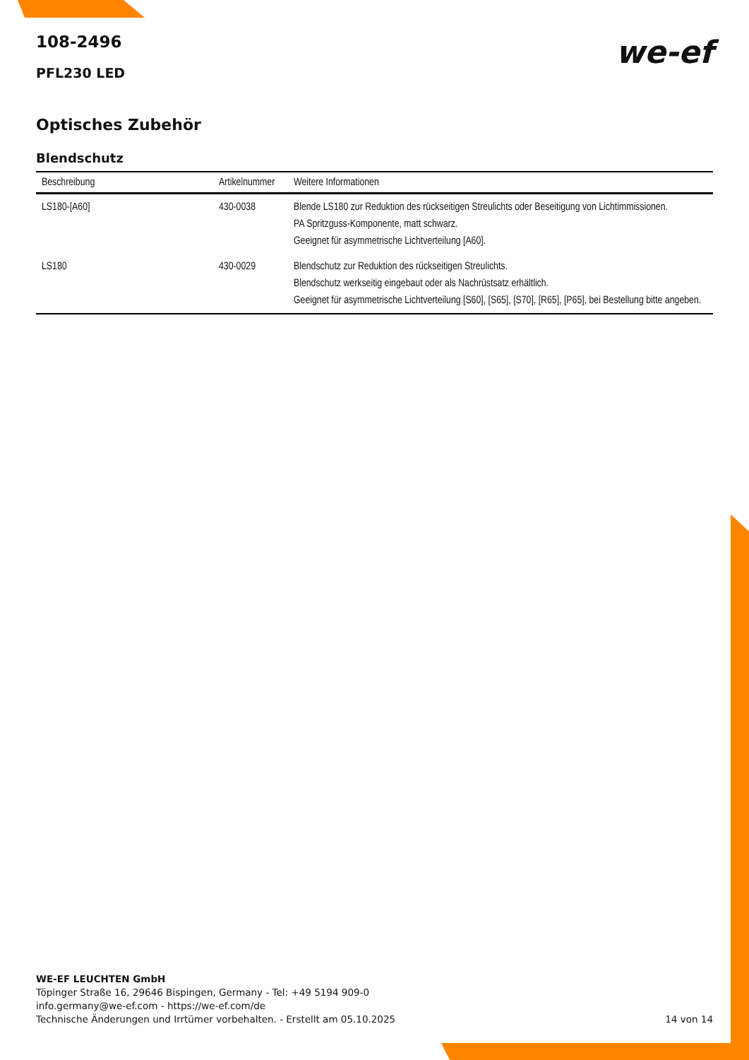108-2496
PFL230 LED
we-ef
Optisches Zubehör
Blendschutz
| Beschreibung | Artikelnummer | Weitere Informationen |
| --- | --- | --- |
| LS180-[A60] | 430-0038 | Blende LS180 zur Reduktion des rückseitigen Streulichts oder Beseitigung von Lichtimmissionen. PA Spritzguss-Komponente, matt schwarz. Geeignet für asymmetrische Lichtverteilung [A60]. |
| LS180 | 430-0029 | Blendschutz zur Reduktion des rückseitigen Streulichts. Blendschutz werkseitig eingebaut oder als Nachrüstsatz erhältlich. Geeignet für asymmetrische Lichtverteilung [S60], [S65], [S70], [R65], [P65], bei Bestellung bitte angeben. |
WE-EF LEUCHTEN GmbH
Töpinger Straße 16, 29646 Bispingen, Germany - Tel: +49 5194 909-0
info.germany@we-ef.com - https://we-ef.com/de
Technische Änderungen und Irrtümer vorbehalten. - Erstellt am 05.10.2025 14 von 14